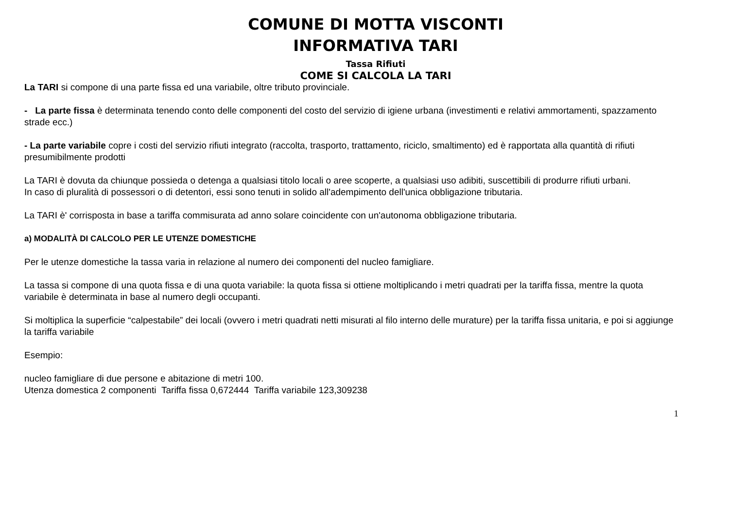COMUNE DI MOTTA VISCONTI
INFORMATIVA TARI
Tassa Rifiuti
COME SI CALCOLA LA TARI
La TARI si compone di una parte fissa ed una variabile, oltre tributo provinciale.
- La parte fissa è determinata tenendo conto delle componenti del costo del servizio di igiene urbana (investimenti e relativi ammortamenti, spazzamento strade ecc.)
- La parte variabile copre i costi del servizio rifiuti integrato (raccolta, trasporto, trattamento, riciclo, smaltimento) ed è rapportata alla quantità di rifiuti presumibilmente prodotti
La TARI è dovuta da chiunque possieda o detenga a qualsiasi titolo locali o aree scoperte, a qualsiasi uso adibiti, suscettibili di produrre rifiuti urbani.
In caso di pluralità di possessori o di detentori, essi sono tenuti in solido all'adempimento dell'unica obbligazione tributaria.
La TARI è' corrisposta in base a tariffa commisurata ad anno solare coincidente con un'autonoma obbligazione tributaria.
a) MODALITÀ DI CALCOLO PER LE UTENZE DOMESTICHE
Per le utenze domestiche la tassa varia in relazione al numero dei componenti del nucleo famigliare.
La tassa si compone di una quota fissa e di una quota variabile: la quota fissa si ottiene moltiplicando i metri quadrati per la tariffa fissa, mentre la quota variabile è determinata in base al numero degli occupanti.
Si moltiplica la superficie “calpestabile” dei locali (ovvero i metri quadrati netti misurati al filo interno delle murature) per la tariffa fissa unitaria, e poi si aggiunge la tariffa variabile
Esempio:
nucleo famigliare di due persone e abitazione di metri 100.
Utenza domestica 2 componenti Tariffa fissa 0,672444 Tariffa variabile 123,309238
1